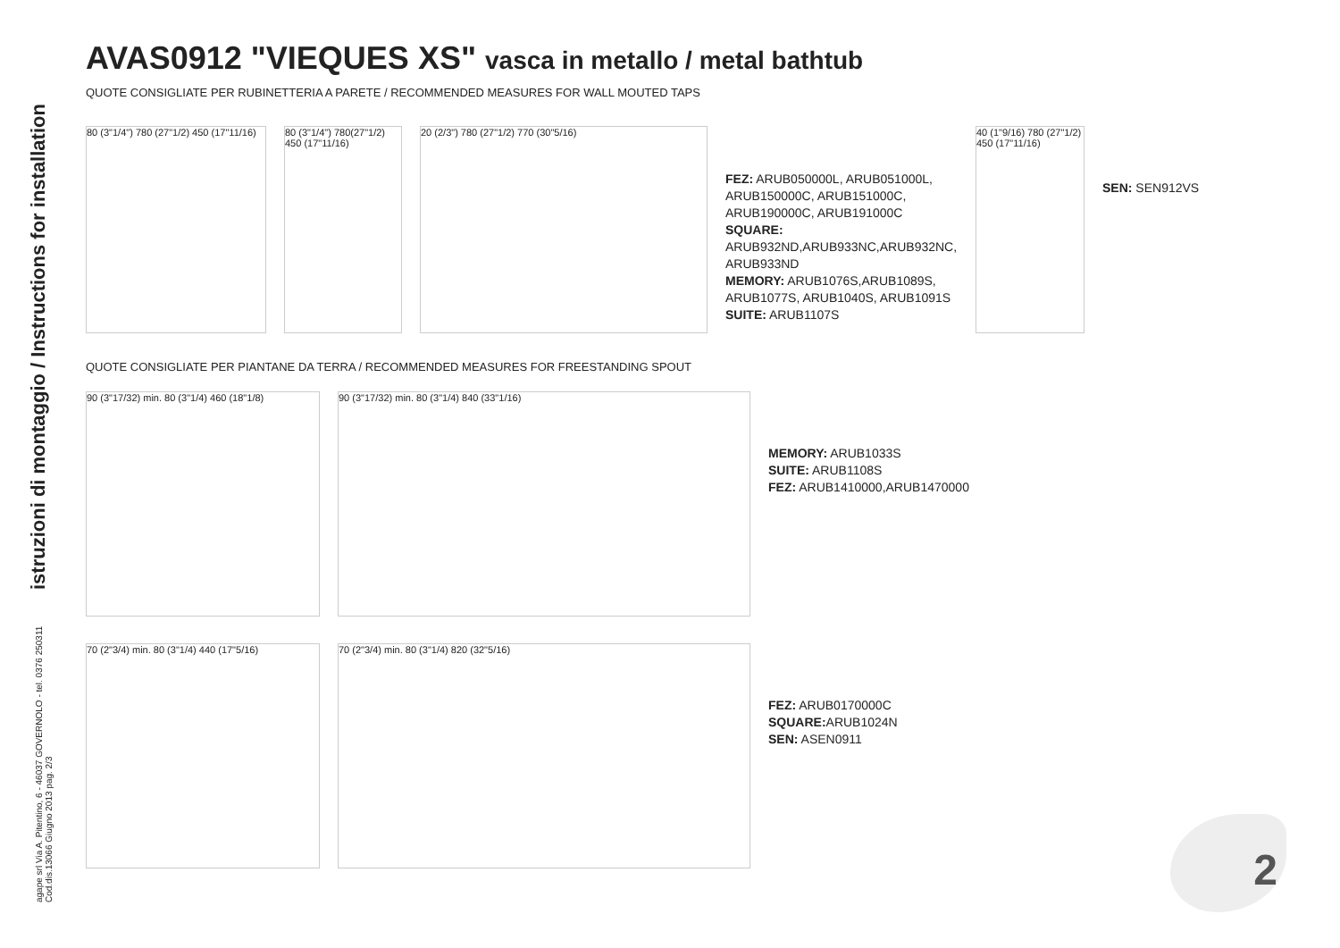istruzioni di montaggio / Instructions for installation
agape srl Via A. Pitentino, 6 - 46037 GOVERNOLO - tel. 0376 250311
Cod.dis.13066 Giugno 2013 pag. 2/3
AVAS0912 "VIEQUES XS" vasca in metallo / metal bathtub
QUOTE CONSIGLIATE PER RUBINETTERIA A PARETE / RECOMMENDED MEASURES FOR WALL MOUTED TAPS
80 (3"1/4") 780 (27"1/2) 450 (17"11/16)
80 (3"1/4") 780(27"1/2) 450 (17"11/16)
20 (2/3") 780 (27"1/2) 770 (30"5/16)
FEZ: ARUB050000L, ARUB051000L, ARUB150000C, ARUB151000C, ARUB190000C, ARUB191000C
SQUARE:
ARUB932ND,ARUB933NC,ARUB932NC, ARUB933ND
MEMORY: ARUB1076S,ARUB1089S, ARUB1077S, ARUB1040S, ARUB1091S
SUITE: ARUB1107S
40 (1"9/16) 780 (27"1/2) 450 (17"11/16)
SEN: SEN912VS
QUOTE CONSIGLIATE PER PIANTANE DA TERRA / RECOMMENDED MEASURES FOR FREESTANDING SPOUT
90 (3"17/32) min. 80 (3"1/4) 460 (18"1/8)
90 (3"17/32) min. 80 (3"1/4) 840 (33"1/16)
MEMORY: ARUB1033S
SUITE: ARUB1108S
FEZ: ARUB1410000,ARUB1470000
70 (2"3/4) min. 80 (3"1/4) 440 (17"5/16)
70 (2"3/4) min. 80 (3"1/4) 820 (32"5/16)
FEZ: ARUB0170000C
SQUARE: ARUB1024N
SEN: ASEN0911
2